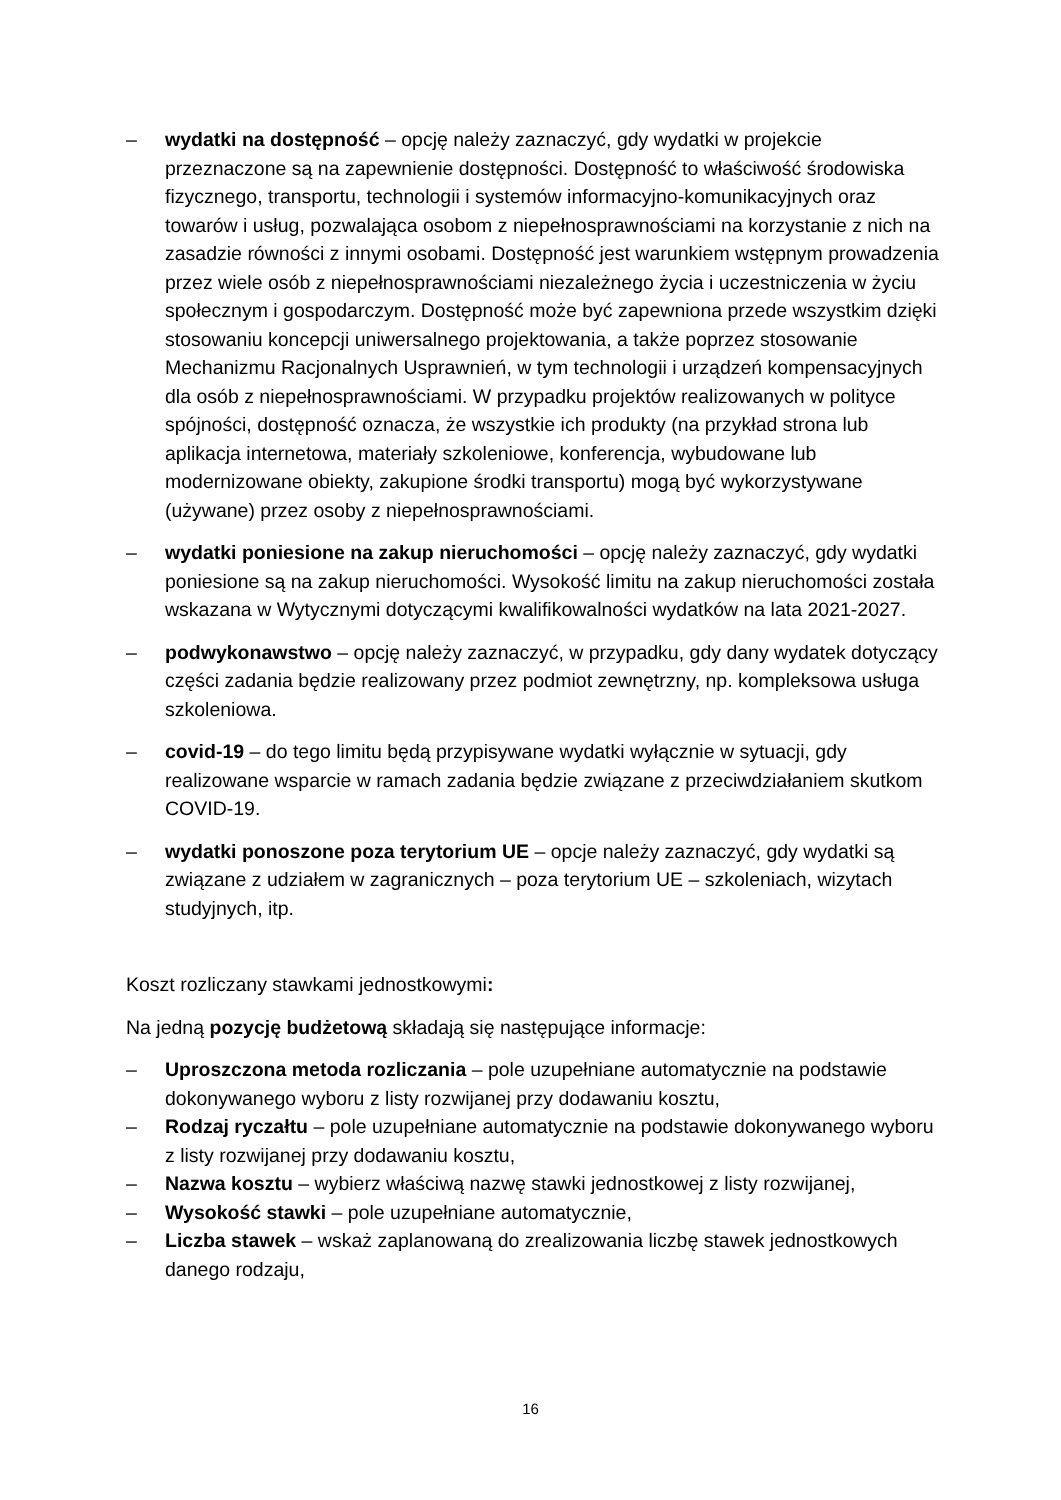– wydatki na dostępność – opcję należy zaznaczyć, gdy wydatki w projekcie przeznaczone są na zapewnienie dostępności. Dostępność to właściwość środowiska fizycznego, transportu, technologii i systemów informacyjno-komunikacyjnych oraz towarów i usług, pozwalająca osobom z niepełnosprawnościami na korzystanie z nich na zasadzie równości z innymi osobami. Dostępność jest warunkiem wstępnym prowadzenia przez wiele osób z niepełnosprawnościami niezależnego życia i uczestniczenia w życiu społecznym i gospodarczym. Dostępność może być zapewniona przede wszystkim dzięki stosowaniu koncepcji uniwersalnego projektowania, a także poprzez stosowanie Mechanizmu Racjonalnych Usprawnień, w tym technologii i urządzeń kompensacyjnych dla osób z niepełnosprawnościami. W przypadku projektów realizowanych w polityce spójności, dostępność oznacza, że wszystkie ich produkty (na przykład strona lub aplikacja internetowa, materiały szkoleniowe, konferencja, wybudowane lub modernizowane obiekty, zakupione środki transportu) mogą być wykorzystywane (używane) przez osoby z niepełnosprawnościami.
– wydatki poniesione na zakup nieruchomości – opcję należy zaznaczyć, gdy wydatki poniesione są na zakup nieruchomości. Wysokość limitu na zakup nieruchomości została wskazana w Wytycznymi dotyczącymi kwalifikowalności wydatków na lata 2021-2027.
– podwykonawstwo – opcję należy zaznaczyć, w przypadku, gdy dany wydatek dotyczący części zadania będzie realizowany przez podmiot zewnętrzny, np. kompleksowa usługa szkoleniowa.
– covid-19 – do tego limitu będą przypisywane wydatki wyłącznie w sytuacji, gdy realizowane wsparcie w ramach zadania będzie związane z przeciwdziałaniem skutkom COVID-19.
– wydatki ponoszone poza terytorium UE – opcje należy zaznaczyć, gdy wydatki są związane z udziałem w zagranicznych – poza terytorium UE – szkoleniach, wizytach studyjnych, itp.
Koszt rozliczany stawkami jednostkowymi:
Na jedną pozycję budżetową składają się następujące informacje:
– Uproszczona metoda rozliczania – pole uzupełniane automatycznie na podstawie dokonywanego wyboru z listy rozwijanej przy dodawaniu kosztu,
– Rodzaj ryczałtu – pole uzupełniane automatycznie na podstawie dokonywanego wyboru z listy rozwijanej przy dodawaniu kosztu,
– Nazwa kosztu – wybierz właściwą nazwę stawki jednostkowej z listy rozwijanej,
– Wysokość stawki – pole uzupełniane automatycznie,
– Liczba stawek – wskaż zaplanowaną do zrealizowania liczbę stawek jednostkowych danego rodzaju,
16